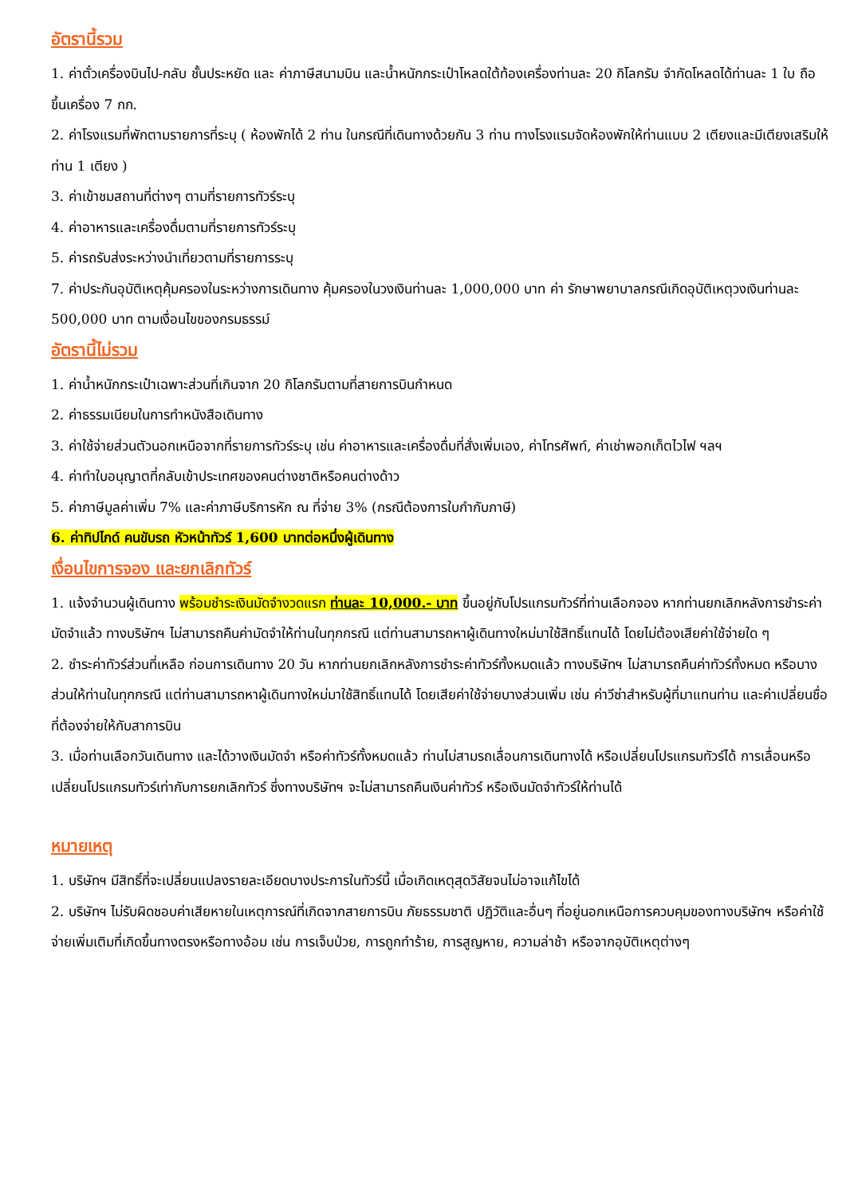อัตรานี้รวม
1. ค่าตั๋วเครื่องบินไป-กลับ ชั้นประหยัด และ ค่าภาษีสนามบิน และน้ำหนักกระเป๋าโหลดใต้ท้องเครื่องท่านละ 20 กิโลกรัม จำกัดโหลดได้ท่านละ 1 ใบ ถือขึ้นเครื่อง 7 กก.
2. ค่าโรงแรมที่พักตามรายการที่ระบุ ( ห้องพักได้ 2 ท่าน ในกรณีที่เดินทางด้วยกัน 3 ท่าน ทางโรงแรมจัดห้องพักให้ท่านแบบ 2 เตียงและมีเตียงเสริมให้ท่าน 1 เตียง )
3. ค่าเข้าชมสถานที่ต่างๆ ตามที่รายการทัวร์ระบุ
4. ค่าอาหารและเครื่องดื่มตามที่รายการทัวร์ระบุ
5. ค่ารถรับส่งระหว่างนำเที่ยวตามที่รายการระบุ
7. ค่าประกันอุบัติเหตุคุ้มครองในระหว่างการเดินทาง คุ้มครองในวงเงินท่านละ 1,000,000 บาท ค่า รักษาพยาบาลกรณีเกิดอุบัติเหตุวงเงินท่านละ 500,000 บาท ตามเงื่อนไขของกรมธรรม์
อัตรานี้ไม่รวม
1. ค่าน้ำหนักกระเป๋าเฉพาะส่วนที่เกินจาก 20 กิโลกรัมตามที่สายการบินกำหนด
2. ค่าธรรมเนียมในการทำหนังสือเดินทาง
3. ค่าใช้จ่ายส่วนตัวนอกเหนือจากที่รายการทัวร์ระบุ เช่น ค่าอาหารและเครื่องดื่มที่สั่งเพิ่มเอง, ค่าโทรศัพท์, ค่าเช่าพอกเก็ตไวไฟ ฯลฯ
4. ค่าทำใบอนุญาตที่กลับเข้าประเทศของคนต่างชาติหรือคนต่างด้าว
5. ค่าภาษีมูลค่าเพิ่ม 7% และค่าภาษีบริการหัก ณ ที่จ่าย 3% (กรณีต้องการใบกำกับภาษี)
6. ค่าทิปไกด์ คนขับรถ หัวหน้าทัวร์ 1,600 บาทต่อหนึ่งผู้เดินทาง
เงื่อนไขการจอง และยกเลิกทัวร์
1. แจ้งจำนวนผู้เดินทาง พร้อมชำระเงินมัดจำงวดแรก ท่านละ 10,000.- บาท ขึ้นอยู่กับโปรแกรมทัวร์ที่ท่านเลือกจอง หากท่านยกเลิกหลังการชำระค่ามัดจำแล้ว ทางบริษัทฯ ไม่สามารถคืนค่ามัดจำให้ท่านในทุกกรณี แต่ท่านสามารถหาผู้เดินทางใหม่มาใช้สิทธิ์แทนได้ โดยไม่ต้องเสียค่าใช้จ่ายใด ๆ
2. ชำระค่าทัวร์ส่วนที่เหลือ ก่อนการเดินทาง 20 วัน หากท่านยกเลิกหลังการชำระค่าทัวร์ทั้งหมดแล้ว ทางบริษัทฯ ไม่สามารถคืนค่าทัวร์ทั้งหมด หรือบางส่วนให้ท่านในทุกกรณี แต่ท่านสามารถหาผู้เดินทางใหม่มาใช้สิทธิ์แทนได้ โดยเสียค่าใช้จ่ายบางส่วนเพิ่ม เช่น ค่าวีซ่าสำหรับผู้ที่มาแทนท่าน และค่าเปลี่ยนชื่อที่ต้องจ่ายให้กับสาการบิน
3. เมื่อท่านเลือกวันเดินทาง และได้วางเงินมัดจำ หรือค่าทัวร์ทั้งหมดแล้ว ท่านไม่สามรถเลื่อนการเดินทางได้ หรือเปลี่ยนโปรแกรมทัวร์ได้ การเลื่อนหรือเปลี่ยนโปรแกรมทัวร์เท่ากับการยกเลิกทัวร์ ซึ่งทางบริษัทฯ จะไม่สามารถคืนเงินค่าทัวร์ หรือเงินมัดจำทัวร์ให้ท่านได้
หมายเหตุ
1. บริษัทฯ มีสิทธิ์ที่จะเปลี่ยนแปลงรายละเอียดบางประการในทัวร์นี้ เมื่อเกิดเหตุสุดวิสัยจนไม่อาจแก้ไขได้
2. บริษัทฯ ไม่รับผิดชอบค่าเสียหายในเหตุการณ์ที่เกิดจากสายการบิน ภัยธรรมชาติ ปฏิวัติและอื่นๆ ที่อยู่นอกเหนือการควบคุมของทางบริษัทฯ หรือค่าใช้จ่ายเพิ่มเติมที่เกิดขึ้นทางตรงหรือทางอ้อม เช่น การเจ็บป่วย, การถูกทำร้าย, การสูญหาย, ความล่าช้า หรือจากอุบัติเหตุต่างๆ